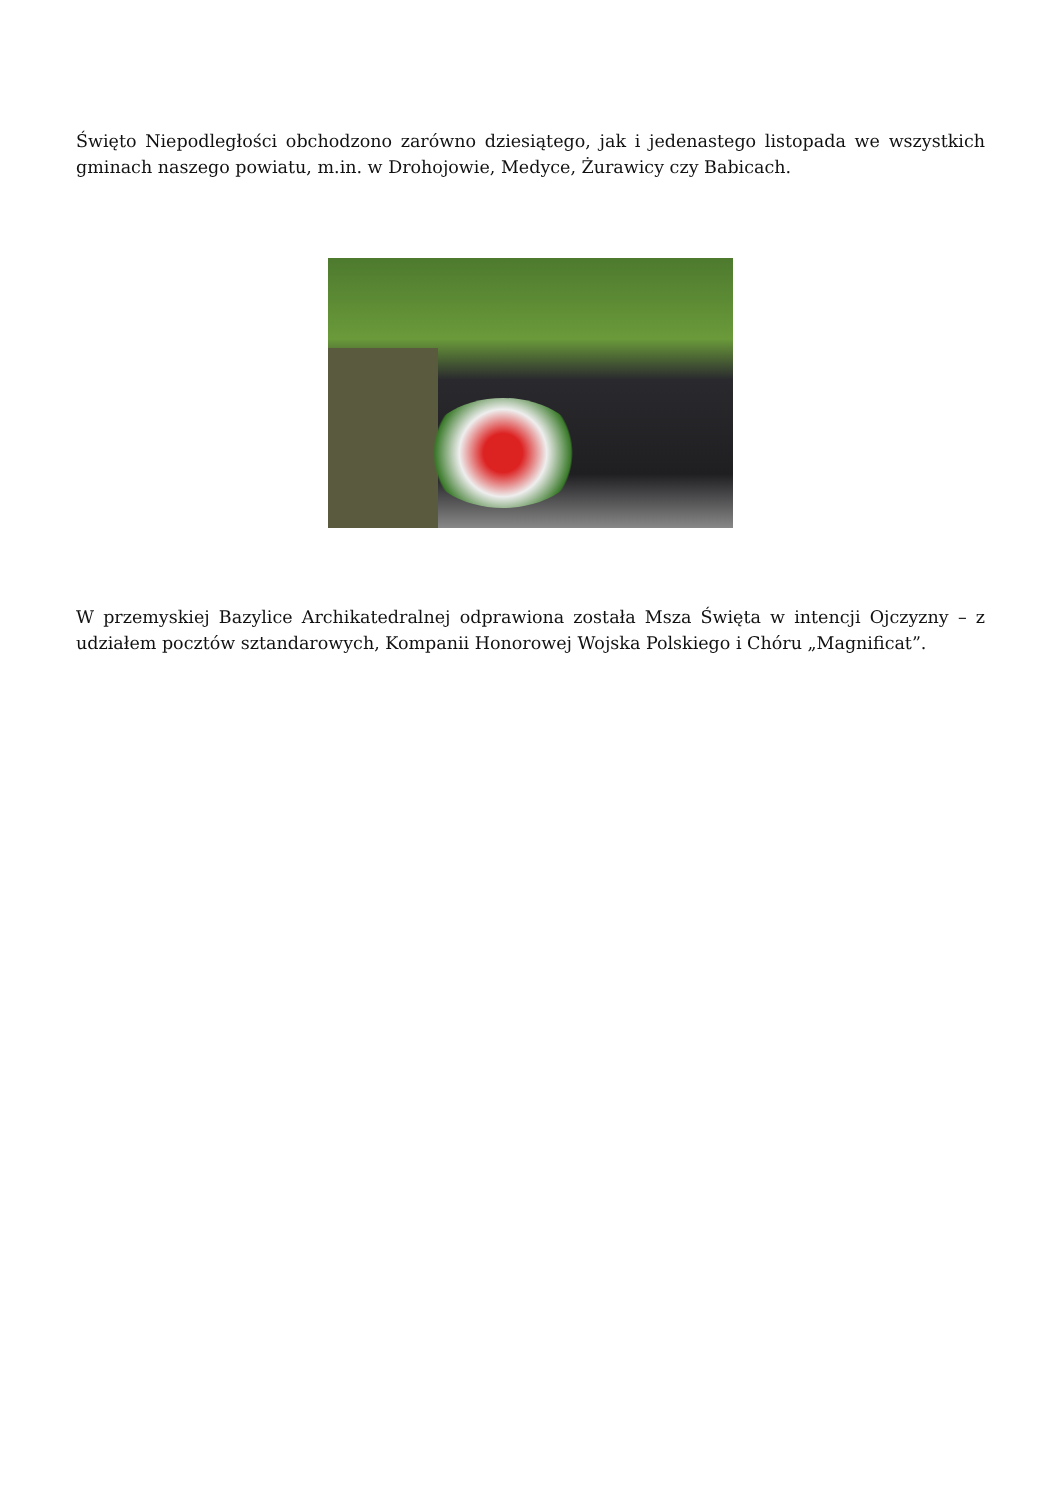Święto Niepodległości obchodzono zarówno dziesiątego, jak i jedenastego listopada we wszystkich gminach naszego powiatu, m.in. w Drohojowie, Medyce, Żurawicy czy Babicach.
W przemyskiej Bazylice Archikatedralnej odprawiona została Msza Święta w intencji Ojczyzny – z udziałem pocztów sztandarowych, Kompanii Honorowej Wojska Polskiego i Chóru „Magnificat”.